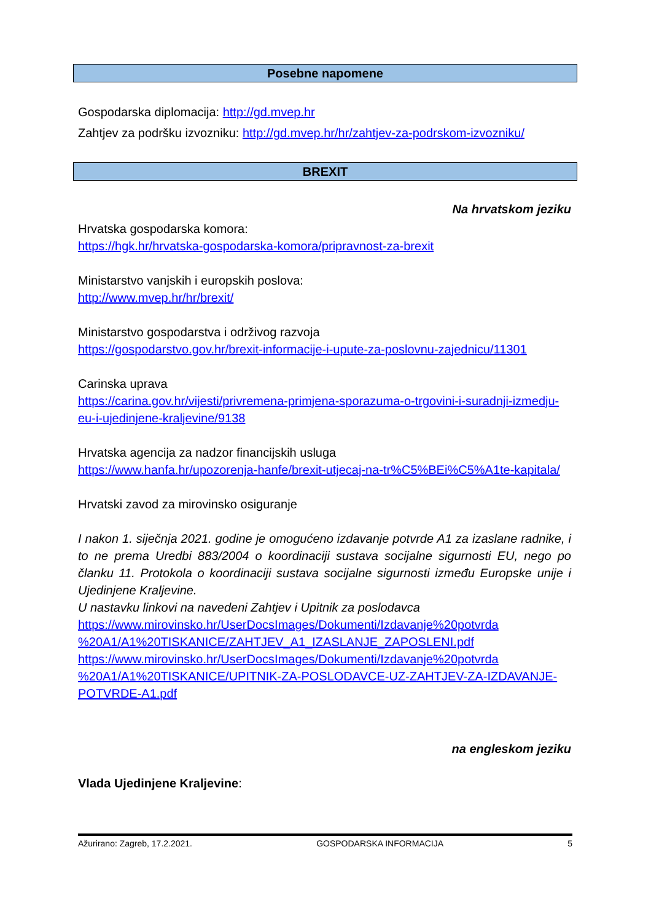Posebne napomene
Gospodarska diplomacija: http://gd.mvep.hr
Zahtjev za podršku izvozniku: http://gd.mvep.hr/hr/zahtjev-za-podrskom-izvozniku/
BREXIT
Na hrvatskom jeziku
Hrvatska gospodarska komora:
https://hgk.hr/hrvatska-gospodarska-komora/pripravnost-za-brexit
Ministarstvo vanjskih i europskih poslova:
http://www.mvep.hr/hr/brexit/
Ministarstvo gospodarstva i održivog razvoja
https://gospodarstvo.gov.hr/brexit-informacije-i-upute-za-poslovnu-zajednicu/11301
Carinska uprava
https://carina.gov.hr/vijesti/privremena-primjena-sporazuma-o-trgovini-i-suradnji-izmedju-eu-i-ujedinjene-kraljevine/9138
Hrvatska agencija za nadzor financijskih usluga
https://www.hanfa.hr/upozorenja-hanfe/brexit-utjecaj-na-tr%C5%BEi%C5%A1te-kapitala/
Hrvatski zavod za mirovinsko osiguranje
I nakon 1. siječnja 2021. godine je omogućeno izdavanje potvrde A1 za izaslane radnike, i to ne prema Uredbi 883/2004 o koordinaciji sustava socijalne sigurnosti EU, nego po članku 11. Protokola o koordinaciji sustava socijalne sigurnosti između Europske unije i Ujedinjene Kraljevine.
U nastavku linkovi na navedeni Zahtjev i Upitnik za poslodavca
https://www.mirovinsko.hr/UserDocsImages/Dokumenti/Izdavanje%20potvrda %20A1/A1%20TISKANICE/ZAHTJEV_A1_IZASLANJE_ZAPOSLENI.pdf
https://www.mirovinsko.hr/UserDocsImages/Dokumenti/Izdavanje%20potvrda %20A1/A1%20TISKANICE/UPITNIK-ZA-POSLODAVCE-UZ-ZAHTJEV-ZA-IZDAVANJE-POTVRDE-A1.pdf
na engleskom jeziku
Vlada Ujedinjene Kraljevine:
Ažurirano: Zagreb, 17.2.2021. GOSPODARSKA INFORMACIJA 5